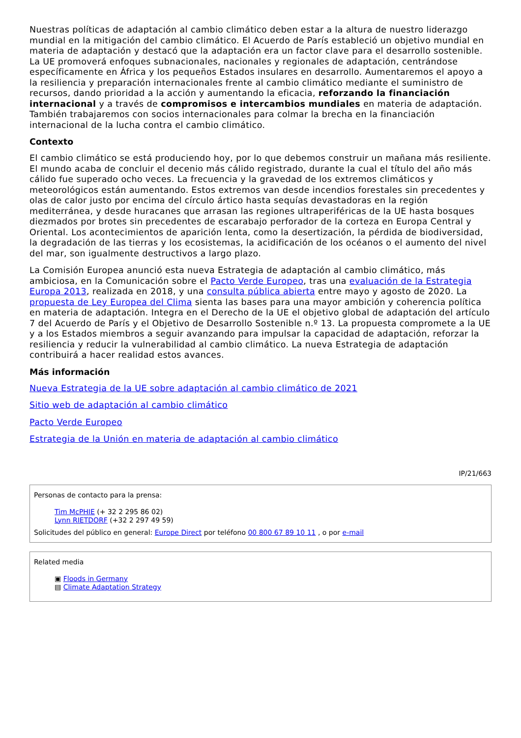Nuestras políticas de adaptación al cambio climático deben estar a la altura de nuestro liderazgo mundial en la mitigación del cambio climático. El Acuerdo de París estableció un objetivo mundial en materia de adaptación y destacó que la adaptación era un factor clave para el desarrollo sostenible. La UE promoverá enfoques subnacionales, nacionales y regionales de adaptación, centrándose específicamente en África y los pequeños Estados insulares en desarrollo. Aumentaremos el apoyo a la resiliencia y preparación internacionales frente al cambio climático mediante el suministro de recursos, dando prioridad a la acción y aumentando la eficacia, reforzando la financiación internacional y a través de compromisos e intercambios mundiales en materia de adaptación. También trabajaremos con socios internacionales para colmar la brecha en la financiación internacional de la lucha contra el cambio climático.
Contexto
El cambio climático se está produciendo hoy, por lo que debemos construir un mañana más resiliente. El mundo acaba de concluir el decenio más cálido registrado, durante la cual el título del año más cálido fue superado ocho veces. La frecuencia y la gravedad de los extremos climáticos y meteorológicos están aumentando. Estos extremos van desde incendios forestales sin precedentes y olas de calor justo por encima del círculo ártico hasta sequías devastadoras en la región mediterránea, y desde huracanes que arrasan las regiones ultraperiféricas de la UE hasta bosques diezmados por brotes sin precedentes de escarabajo perforador de la corteza en Europa Central y Oriental. Los acontecimientos de aparición lenta, como la desertización, la pérdida de biodiversidad, la degradación de las tierras y los ecosistemas, la acidificación de los océanos o el aumento del nivel del mar, son igualmente destructivos a largo plazo.
La Comisión Europea anunció esta nueva Estrategia de adaptación al cambio climático, más ambiciosa, en la Comunicación sobre el Pacto Verde Europeo, tras una evaluación de la Estrategia Europa 2013, realizada en 2018, y una consulta pública abierta entre mayo y agosto de 2020. La propuesta de Ley Europea del Clima sienta las bases para una mayor ambición y coherencia política en materia de adaptación. Integra en el Derecho de la UE el objetivo global de adaptación del artículo 7 del Acuerdo de París y el Objetivo de Desarrollo Sostenible n.º 13. La propuesta compromete a la UE y a los Estados miembros a seguir avanzando para impulsar la capacidad de adaptación, reforzar la resiliencia y reducir la vulnerabilidad al cambio climático. La nueva Estrategia de adaptación contribuirá a hacer realidad estos avances.
Más información
Nueva Estrategia de la UE sobre adaptación al cambio climático de 2021
Sitio web de adaptación al cambio climático
Pacto Verde Europeo
Estrategia de la Unión en materia de adaptación al cambio climático
IP/21/663
Personas de contacto para la prensa:
Tim McPHIE (+ 32 2 295 86 02)
Lynn RIETDORF (+32 2 297 49 59)
Solicitudes del público en general: Europe Direct por teléfono 00 800 67 89 10 11 , o por e-mail
Related media
▣ Floods in Germany
▤ Climate Adaptation Strategy